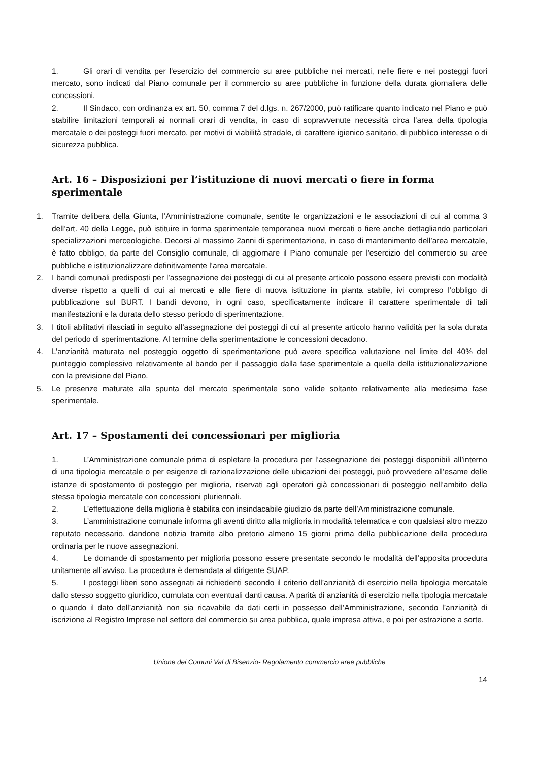1. Gli orari di vendita per l'esercizio del commercio su aree pubbliche nei mercati, nelle fiere e nei posteggi fuori mercato, sono indicati dal Piano comunale per il commercio su aree pubbliche in funzione della durata giornaliera delle concessioni.
2. Il Sindaco, con ordinanza ex art. 50, comma 7 del d.lgs. n. 267/2000, può ratificare quanto indicato nel Piano e può stabilire limitazioni temporali ai normali orari di vendita, in caso di sopravvenute necessità circa l’area della tipologia mercatale o dei posteggi fuori mercato, per motivi di viabilità stradale, di carattere igienico sanitario, di pubblico interesse o di sicurezza pubblica.
Art. 16 – Disposizioni per l’istituzione di nuovi mercati o fiere in forma sperimentale
1. Tramite delibera della Giunta, l’Amministrazione comunale, sentite le organizzazioni e le associazioni di cui al comma 3 dell’art. 40 della Legge, può istituire in forma sperimentale temporanea nuovi mercati o fiere anche dettagliando particolari specializzazioni merceologiche. Decorsi al massimo 2anni di sperimentazione, in caso di mantenimento dell’area mercatale, è fatto obbligo, da parte del Consiglio comunale, di aggiornare il Piano comunale per l'esercizio del commercio su aree pubbliche e istituzionalizzare definitivamente l’area mercatale.
2. I bandi comunali predisposti per l’assegnazione dei posteggi di cui al presente articolo possono essere previsti con modalità diverse rispetto a quelli di cui ai mercati e alle fiere di nuova istituzione in pianta stabile, ivi compreso l’obbligo di pubblicazione sul BURT. I bandi devono, in ogni caso, specificatamente indicare il carattere sperimentale di tali manifestazioni e la durata dello stesso periodo di sperimentazione.
3. I titoli abilitativi rilasciati in seguito all’assegnazione dei posteggi di cui al presente articolo hanno validità per la sola durata del periodo di sperimentazione. Al termine della sperimentazione le concessioni decadono.
4. L’anzianità maturata nel posteggio oggetto di sperimentazione può avere specifica valutazione nel limite del 40% del punteggio complessivo relativamente al bando per il passaggio dalla fase sperimentale a quella della istituzionalizzazione con la previsione del Piano.
5. Le presenze maturate alla spunta del mercato sperimentale sono valide soltanto relativamente alla medesima fase sperimentale.
Art. 17 – Spostamenti dei concessionari per miglioria
1. L’Amministrazione comunale prima di espletare la procedura per l’assegnazione dei posteggi disponibili all’interno di una tipologia mercatale o per esigenze di razionalizzazione delle ubicazioni dei posteggi, può provvedere all’esame delle istanze di spostamento di posteggio per miglioria, riservati agli operatori già concessionari di posteggio nell’ambito della stessa tipologia mercatale con concessioni pluriennali.
2. L’effettuazione della miglioria è stabilita con insindacabile giudizio da parte dell’Amministrazione comunale.
3. L’amministrazione comunale informa gli aventi diritto alla miglioria in modalità telematica e con qualsiasi altro mezzo reputato necessario, dandone notizia tramite albo pretorio almeno 15 giorni prima della pubblicazione della procedura ordinaria per le nuove assegnazioni.
4. Le domande di spostamento per miglioria possono essere presentate secondo le modalità dell’apposita procedura unitamente all’avviso. La procedura è demandata al dirigente SUAP.
5. I posteggi liberi sono assegnati ai richiedenti secondo il criterio dell’anzianità di esercizio nella tipologia mercatale dallo stesso soggetto giuridico, cumulata con eventuali danti causa. A parità di anzianità di esercizio nella tipologia mercatale o quando il dato dell’anzianità non sia ricavabile da dati certi in possesso dell’Amministrazione, secondo l’anzianità di iscrizione al Registro Imprese nel settore del commercio su area pubblica, quale impresa attiva, e poi per estrazione a sorte.
Unione dei Comuni Val di Bisenzio- Regolamento commercio aree pubbliche
14